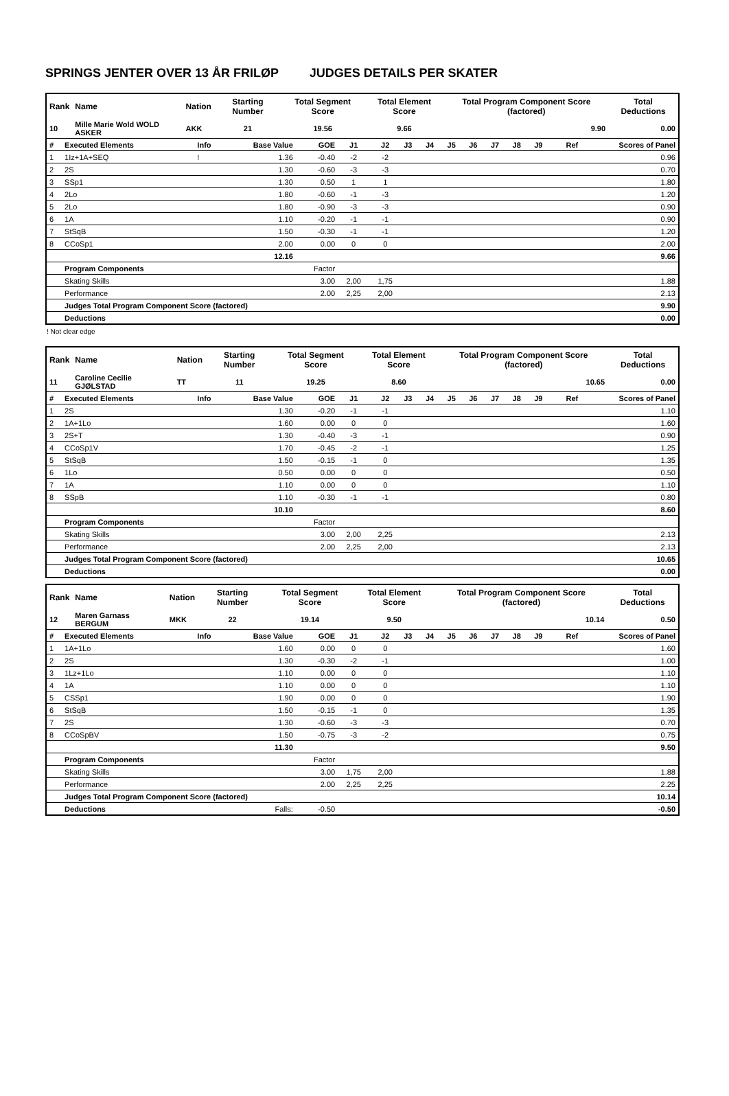SPRINGS JENTER OVER 13 ÅR FRILØP JUDGES DETAILS PER SKATER
| Rank | Name | Nation | Starting Number | Total Segment Score | Total Element Score | Total Program Component Score (factored) | Total Deductions |
| --- | --- | --- | --- | --- | --- | --- | --- |
| 10 | Mille Marie Wold WOLD ASKER | AKK | 21 | 19.56 | 9.66 | 9.90 | 0.00 |
| # | Executed Elements | Info | Base Value | GOE | J1 | J2 | J3 | J4 | J5 | J6 | J7 | J8 | J9 | Ref | Scores of Panel |
| 1 | 1Iz+1A+SEQ | ! | 1.36 | -0.40 | -2 | -2 | | | | | | | | | 0.96 |
| 2 | 2S | | 1.30 | -0.60 | -3 | -3 | | | | | | | | | 0.70 |
| 3 | SSp1 | | 1.30 | 0.50 | 1 | 1 | | | | | | | | | 1.80 |
| 4 | 2Lo | | 1.80 | -0.60 | -1 | -3 | | | | | | | | | 1.20 |
| 5 | 2Lo | | 1.80 | -0.90 | -3 | -3 | | | | | | | | | 0.90 |
| 6 | 1A | | 1.10 | -0.20 | -1 | -1 | | | | | | | | | 0.90 |
| 7 | StSqB | | 1.50 | -0.30 | -1 | -1 | | | | | | | | | 1.20 |
| 8 | CCoSp1 | | 2.00 | 0.00 | 0 | 0 | | | | | | | | | 2.00 |
| | | | 12.16 | | | | | | | | | | | | 9.66 |
| | Program Components | | | Factor | | | | | | | | | | | |
| | Skating Skills | | | 3.00 | 2,00 | 1,75 | | | | | | | | | 1.88 |
| | Performance | | | 2.00 | 2,25 | 2,00 | | | | | | | | | 2.13 |
| | Judges Total Program Component Score (factored) | | | | | | | | | | | | | | 9.90 |
| | Deductions | | | | | | | | | | | | | | 0.00 |
! Not clear edge
| Rank | Name | Nation | Starting Number | Total Segment Score | Total Element Score | Total Program Component Score (factored) | Total Deductions |
| --- | --- | --- | --- | --- | --- | --- | --- |
| 11 | Caroline Cecilie GJØLSTAD | TT | 11 | 19.25 | 8.60 | 10.65 | 0.00 |
| # | Executed Elements | Info | Base Value | GOE | J1 | J2 | J3 | J4 | J5 | J6 | J7 | J8 | J9 | Ref | Scores of Panel |
| 1 | 2S | | 1.30 | -0.20 | -1 | -1 | | | | | | | | | 1.10 |
| 2 | 1A+1Lo | | 1.60 | 0.00 | 0 | 0 | | | | | | | | | 1.60 |
| 3 | 2S+T | | 1.30 | -0.40 | -3 | -1 | | | | | | | | | 0.90 |
| 4 | CCoSp1V | | 1.70 | -0.45 | -2 | -1 | | | | | | | | | 1.25 |
| 5 | StSqB | | 1.50 | -0.15 | -1 | 0 | | | | | | | | | 1.35 |
| 6 | 1Lo | | 0.50 | 0.00 | 0 | 0 | | | | | | | | | 0.50 |
| 7 | 1A | | 1.10 | 0.00 | 0 | 0 | | | | | | | | | 1.10 |
| 8 | SSpB | | 1.10 | -0.30 | -1 | -1 | | | | | | | | | 0.80 |
| | | | 10.10 | | | | | | | | | | | | 8.60 |
| | Program Components | | | Factor | | | | | | | | | | | |
| | Skating Skills | | | 3.00 | 2,00 | 2,25 | | | | | | | | | 2.13 |
| | Performance | | | 2.00 | 2,25 | 2,00 | | | | | | | | | 2.13 |
| | Judges Total Program Component Score (factored) | | | | | | | | | | | | | | 10.65 |
| | Deductions | | | | | | | | | | | | | | 0.00 |
| Rank | Name | Nation | Starting Number | Total Segment Score | Total Element Score | Total Program Component Score (factored) | Total Deductions |
| --- | --- | --- | --- | --- | --- | --- | --- |
| 12 | Maren Garnass BERGUM | MKK | 22 | 19.14 | 9.50 | 10.14 | 0.50 |
| # | Executed Elements | Info | Base Value | GOE | J1 | J2 | J3 | J4 | J5 | J6 | J7 | J8 | J9 | Ref | Scores of Panel |
| 1 | 1A+1Lo | | 1.60 | 0.00 | 0 | 0 | | | | | | | | | 1.60 |
| 2 | 2S | | 1.30 | -0.30 | -2 | -1 | | | | | | | | | 1.00 |
| 3 | 1Lz+1Lo | | 1.10 | 0.00 | 0 | 0 | | | | | | | | | 1.10 |
| 4 | 1A | | 1.10 | 0.00 | 0 | 0 | | | | | | | | | 1.10 |
| 5 | CSSp1 | | 1.90 | 0.00 | 0 | 0 | | | | | | | | | 1.90 |
| 6 | StSqB | | 1.50 | -0.15 | -1 | 0 | | | | | | | | | 1.35 |
| 7 | 2S | | 1.30 | -0.60 | -3 | -3 | | | | | | | | | 0.70 |
| 8 | CCoSpBV | | 1.50 | -0.75 | -3 | -2 | | | | | | | | | 0.75 |
| | | | 11.30 | | | | | | | | | | | | 9.50 |
| | Program Components | | | Factor | | | | | | | | | | | |
| | Skating Skills | | | 3.00 | 1,75 | 2,00 | | | | | | | | | 1.88 |
| | Performance | | | 2.00 | 2,25 | 2,25 | | | | | | | | | 2.25 |
| | Judges Total Program Component Score (factored) | | | | | | | | | | | | | | 10.14 |
| | Deductions | | Falls: | -0.50 | | | | | | | | | | | -0.50 |